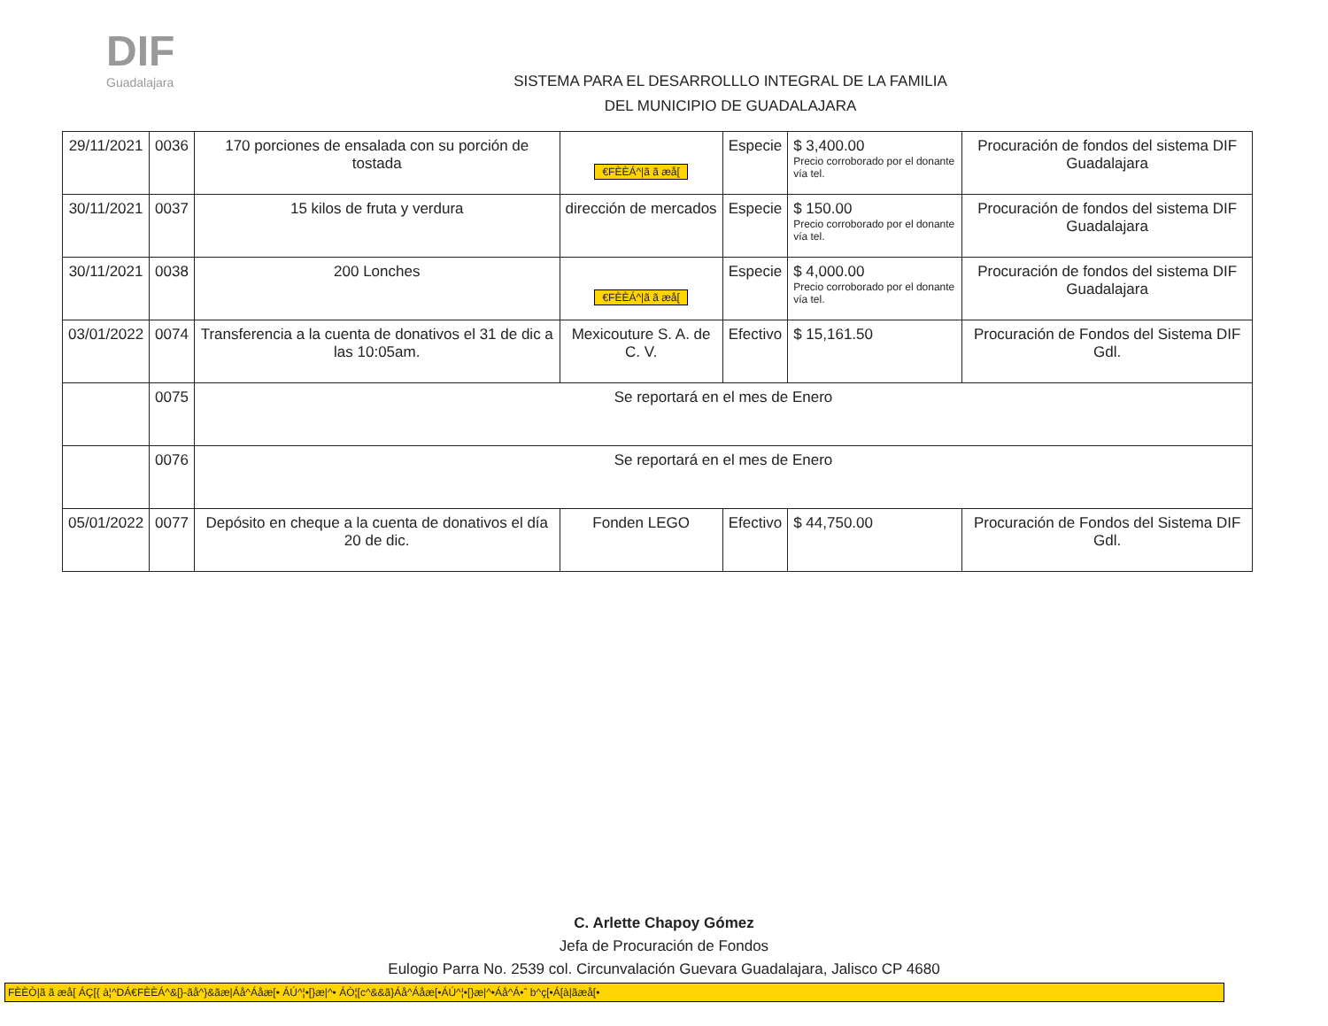DIF
Guadalajara
SISTEMA PARA EL DESARROLLLO INTEGRAL DE LA FAMILIA
DEL MUNICIPIO DE GUADALAJARA
| 29/11/2021 | 0036 | 170 porciones de ensalada con su porción de tostada | €FÈÈÁ^/ã ã æå[ | Especie | $ 3,400.00 Precio corroborado por el donante vía tel. | Procuración de fondos del sistema DIF Guadalajara |
| 30/11/2021 | 0037 | 15 kilos de fruta y verdura | dirección de mercados | Especie | $ 150.00 Precio corroborado por el donante vía tel. | Procuración de fondos del sistema DIF Guadalajara |
| 30/11/2021 | 0038 | 200 Lonches | €FÈÈÁ^/ã ã æå[ | Especie | $ 4,000.00 Precio corroborado por el donante vía tel. | Procuración de fondos del sistema DIF Guadalajara |
| 03/01/2022 | 0074 | Transferencia a la cuenta de donativos el 31 de dic a las 10:05am. | Mexicouture S. A. de C. V. | Efectivo | $ 15,161.50 | Procuración de Fondos del Sistema DIF Gdl. |
| | 0075 | Se reportará en el mes de Enero | | | | |
| | 0076 | Se reportará en el mes de Enero | | | | |
| 05/01/2022 | 0077 | Depósito en cheque a la cuenta de donativos el día 20 de dic. | Fonden LEGO | Efectivo | $ 44,750.00 | Procuración de Fondos del Sistema DIF Gdl. |
C. Arlette Chapoy Gómez
Jefa de Procuración de Fondos
Eulogio Parra No. 2539 col. Circunvalación Guevara Guadalajara, Jalisco CP 4680
FÈÈÒ|ã ã æå[ ÁÇ[{ à¦^DÁ€FÈÈÁ^&[}-ãå^}&ãæ|Áå^Áåæ[• ÁÚ^¦•[}æ|^• ÁÒ¦[c^&&ã}Áå^Áåæ[•ÁÚ^¦•[}æ|^•Áå^Á•ˆ b^ç[•Á[à|ãæå[•